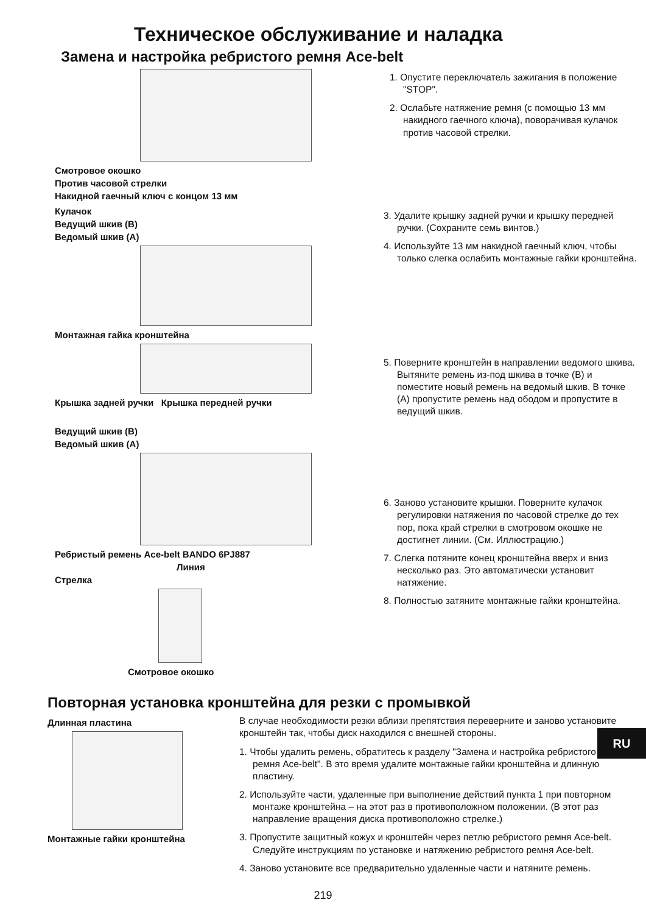Техническое обслуживание и наладка
Замена и настройка ребристого ремня Ace-belt
Смотровое окошко
Против часовой стрелки
Накидной гаечный ключ с концом 13 мм
1. Опустите переключатель зажигания в положение "STOP".
2. Ослабьте натяжение ремня (с помощью 13 мм накидного гаечного ключа), поворачивая кулачок против часовой стрелки.
Кулачок
Ведущий шкив (B)
Ведомый шкив (A)
Монтажная гайка кронштейна
Крышка задней ручки Крышка передней ручки
3. Удалите крышку задней ручки и крышку передней ручки. (Сохраните семь винтов.)
4. Используйте 13 мм накидной гаечный ключ, чтобы только слегка ослабить монтажные гайки кронштейна.
5. Поверните кронштейн в направлении ведомого шкива. Вытяните ремень из-под шкива в точке (B) и поместите новый ремень на ведомый шкив. В точке (A) пропустите ремень над ободом и пропустите в ведущий шкив.
Ведущий шкив (B)
Ведомый шкив (A)
Ребристый ремень Ace-belt BANDO 6PJ887
Линия
Стрелка
Смотровое окошко
6. Заново установите крышки. Поверните кулачок регулировки натяжения по часовой стрелке до тех пор, пока край стрелки в смотровом окошке не достигнет линии. (См. Иллюстрацию.)
7. Слегка потяните конец кронштейна вверх и вниз несколько раз. Это автоматически установит натяжение.
8. Полностью затяните монтажные гайки кронштейна.
Повторная установка кронштейна для резки с промывкой
Длинная пластина
Монтажные гайки кронштейна
В случае необходимости резки вблизи препятствия переверните и заново установите кронштейн так, чтобы диск находился с внешней стороны.
1. Чтобы удалить ремень, обратитесь к разделу "Замена и настройка ребристого ремня Ace-belt". В это время удалите монтажные гайки кронштейна и длинную пластину.
2. Используйте части, удаленные при выполнение действий пункта 1 при повторном монтаже кронштейна – на этот раз в противоположном положении. (В этот раз направление вращения диска противоположно стрелке.)
3. Пропустите защитный кожух и кронштейн через петлю ребристого ремня Ace-belt. Следуйте инструкциям по установке и натяжению ребристого ремня Ace-belt.
4. Заново установите все предварительно удаленные части и натяните ремень.
RU
219